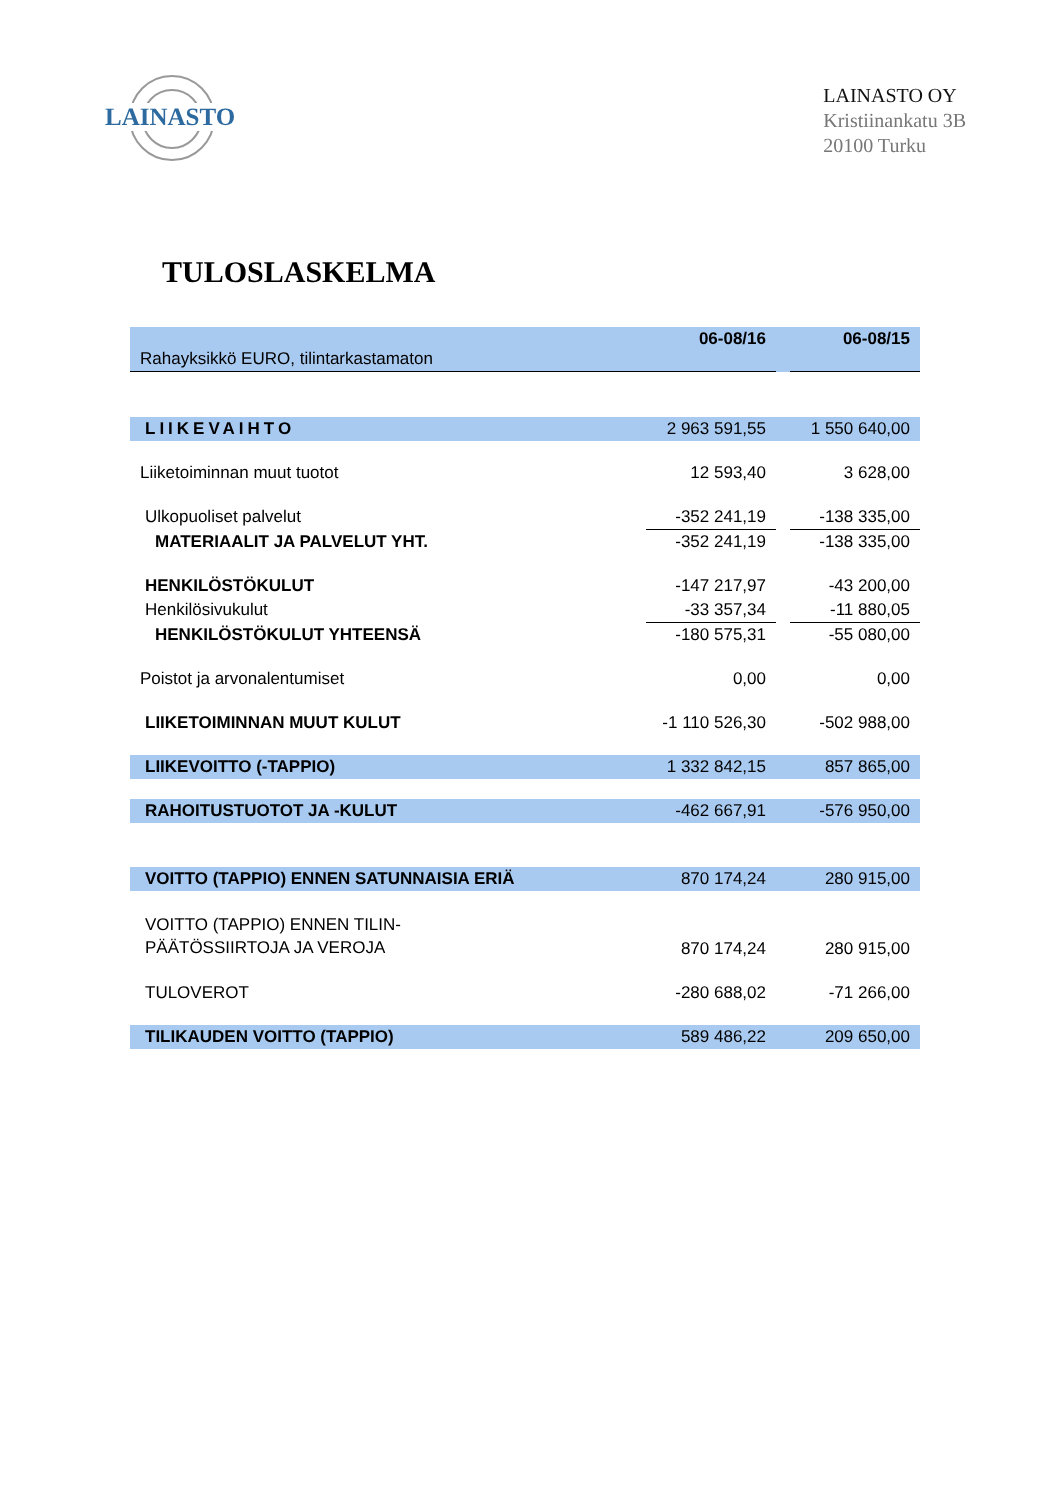LAINASTO
LAINASTO OY
Kristiinankatu 3B
20100 Turku
TULOSLASKELMA
| Rahayksikkö EURO, tilintarkastamaton | 06-08/16 | | 06-08/15 |
| LIIKEVAIHTO | 2 963 591,55 | | 1 550 640,00 |
| Liiketoiminnan muut tuotot | 12 593,40 | | 3 628,00 |
| Ulkopuoliset palvelut | -352 241,19 | | -138 335,00 |
| MATERIAALIT JA PALVELUT YHT. | -352 241,19 | | -138 335,00 |
| HENKILÖSTÖKULUT | -147 217,97 | | -43 200,00 |
| Henkilösivukulut | -33 357,34 | | -11 880,05 |
| HENKILÖSTÖKULUT YHTEENSÄ | -180 575,31 | | -55 080,00 |
| Poistot ja arvonalentumiset | 0,00 | | 0,00 |
| LIIKETOIMINNAN MUUT KULUT | -1 110 526,30 | | -502 988,00 |
| LIIKEVOITTO (-TAPPIO) | 1 332 842,15 | | 857 865,00 |
| RAHOITUSTUOTOT JA -KULUT | -462 667,91 | | -576 950,00 |
| VOITTO (TAPPIO) ENNEN SATUNNAISIA ERIÄ | 870 174,24 | | 280 915,00 |
| VOITTO (TAPPIO) ENNEN TILIN- PÄÄTÖSSIIRTOJA JA VEROJA | 870 174,24 | | 280 915,00 |
| TULOVEROT | -280 688,02 | | -71 266,00 |
| TILIKAUDEN VOITTO (TAPPIO) | 589 486,22 | | 209 650,00 |